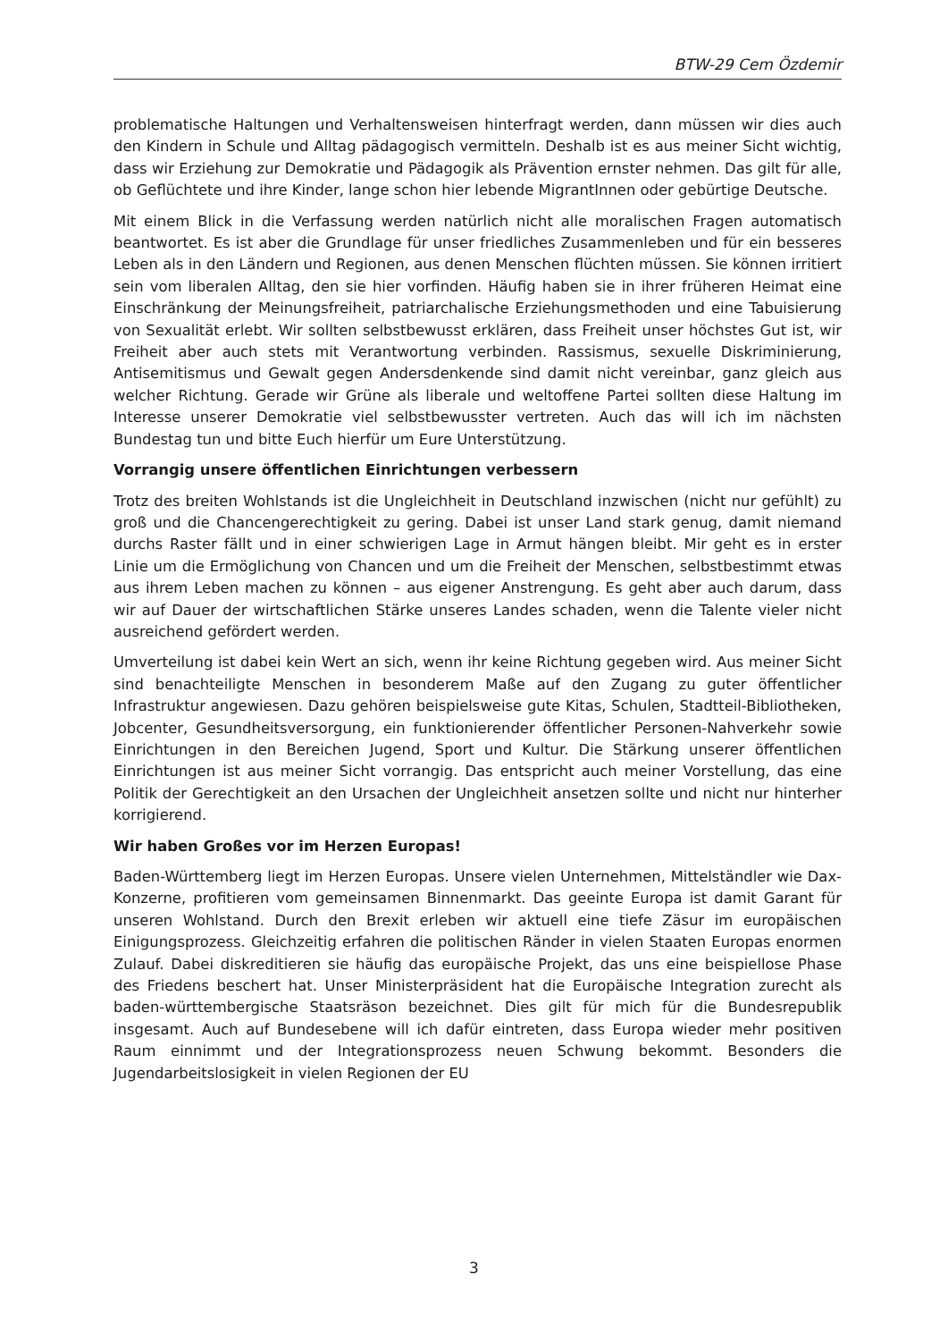BTW-29 Cem Özdemir
problematische Haltungen und Verhaltensweisen hinterfragt werden, dann müssen wir dies auch den Kindern in Schule und Alltag pädagogisch vermitteln. Deshalb ist es aus meiner Sicht wichtig, dass wir Erziehung zur Demokratie und Pädagogik als Prävention ernster nehmen. Das gilt für alle, ob Geflüchtete und ihre Kinder, lange schon hier lebende MigrantInnen oder gebürtige Deutsche.
Mit einem Blick in die Verfassung werden natürlich nicht alle moralischen Fragen automatisch beantwortet. Es ist aber die Grundlage für unser friedliches Zusammenleben und für ein besseres Leben als in den Ländern und Regionen, aus denen Menschen flüchten müssen. Sie können irritiert sein vom liberalen Alltag, den sie hier vorfinden. Häufig haben sie in ihrer früheren Heimat eine Einschränkung der Meinungsfreiheit, patriarchalische Erziehungsmethoden und eine Tabuisierung von Sexualität erlebt. Wir sollten selbstbewusst erklären, dass Freiheit unser höchstes Gut ist, wir Freiheit aber auch stets mit Verantwortung verbinden. Rassismus, sexuelle Diskriminierung, Antisemitismus und Gewalt gegen Andersdenkende sind damit nicht vereinbar, ganz gleich aus welcher Richtung. Gerade wir Grüne als liberale und weltoffene Partei sollten diese Haltung im Interesse unserer Demokratie viel selbstbewusster vertreten. Auch das will ich im nächsten Bundestag tun und bitte Euch hierfür um Eure Unterstützung.
Vorrangig unsere öffentlichen Einrichtungen verbessern
Trotz des breiten Wohlstands ist die Ungleichheit in Deutschland inzwischen (nicht nur gefühlt) zu groß und die Chancengerechtigkeit zu gering. Dabei ist unser Land stark genug, damit niemand durchs Raster fällt und in einer schwierigen Lage in Armut hängen bleibt. Mir geht es in erster Linie um die Ermöglichung von Chancen und um die Freiheit der Menschen, selbstbestimmt etwas aus ihrem Leben machen zu können – aus eigener Anstrengung. Es geht aber auch darum, dass wir auf Dauer der wirtschaftlichen Stärke unseres Landes schaden, wenn die Talente vieler nicht ausreichend gefördert werden.
Umverteilung ist dabei kein Wert an sich, wenn ihr keine Richtung gegeben wird. Aus meiner Sicht sind benachteiligte Menschen in besonderem Maße auf den Zugang zu guter öffentlicher Infrastruktur angewiesen. Dazu gehören beispielsweise gute Kitas, Schulen, Stadtteil-Bibliotheken, Jobcenter, Gesundheitsversorgung, ein funktionierender öffentlicher Personen-Nahverkehr sowie Einrichtungen in den Bereichen Jugend, Sport und Kultur. Die Stärkung unserer öffentlichen Einrichtungen ist aus meiner Sicht vorrangig. Das entspricht auch meiner Vorstellung, das eine Politik der Gerechtigkeit an den Ursachen der Ungleichheit ansetzen sollte und nicht nur hinterher korrigierend.
Wir haben Großes vor im Herzen Europas!
Baden-Württemberg liegt im Herzen Europas. Unsere vielen Unternehmen, Mittelständler wie Dax-Konzerne, profitieren vom gemeinsamen Binnenmarkt. Das geeinte Europa ist damit Garant für unseren Wohlstand. Durch den Brexit erleben wir aktuell eine tiefe Zäsur im europäischen Einigungsprozess. Gleichzeitig erfahren die politischen Ränder in vielen Staaten Europas enormen Zulauf. Dabei diskreditieren sie häufig das europäische Projekt, das uns eine beispiellose Phase des Friedens beschert hat. Unser Ministerpräsident hat die Europäische Integration zurecht als baden-württembergische Staatsräson bezeichnet. Dies gilt für mich für die Bundesrepublik insgesamt. Auch auf Bundesebene will ich dafür eintreten, dass Europa wieder mehr positiven Raum einnimmt und der Integrationsprozess neuen Schwung bekommt. Besonders die Jugendarbeitslosigkeit in vielen Regionen der EU
3